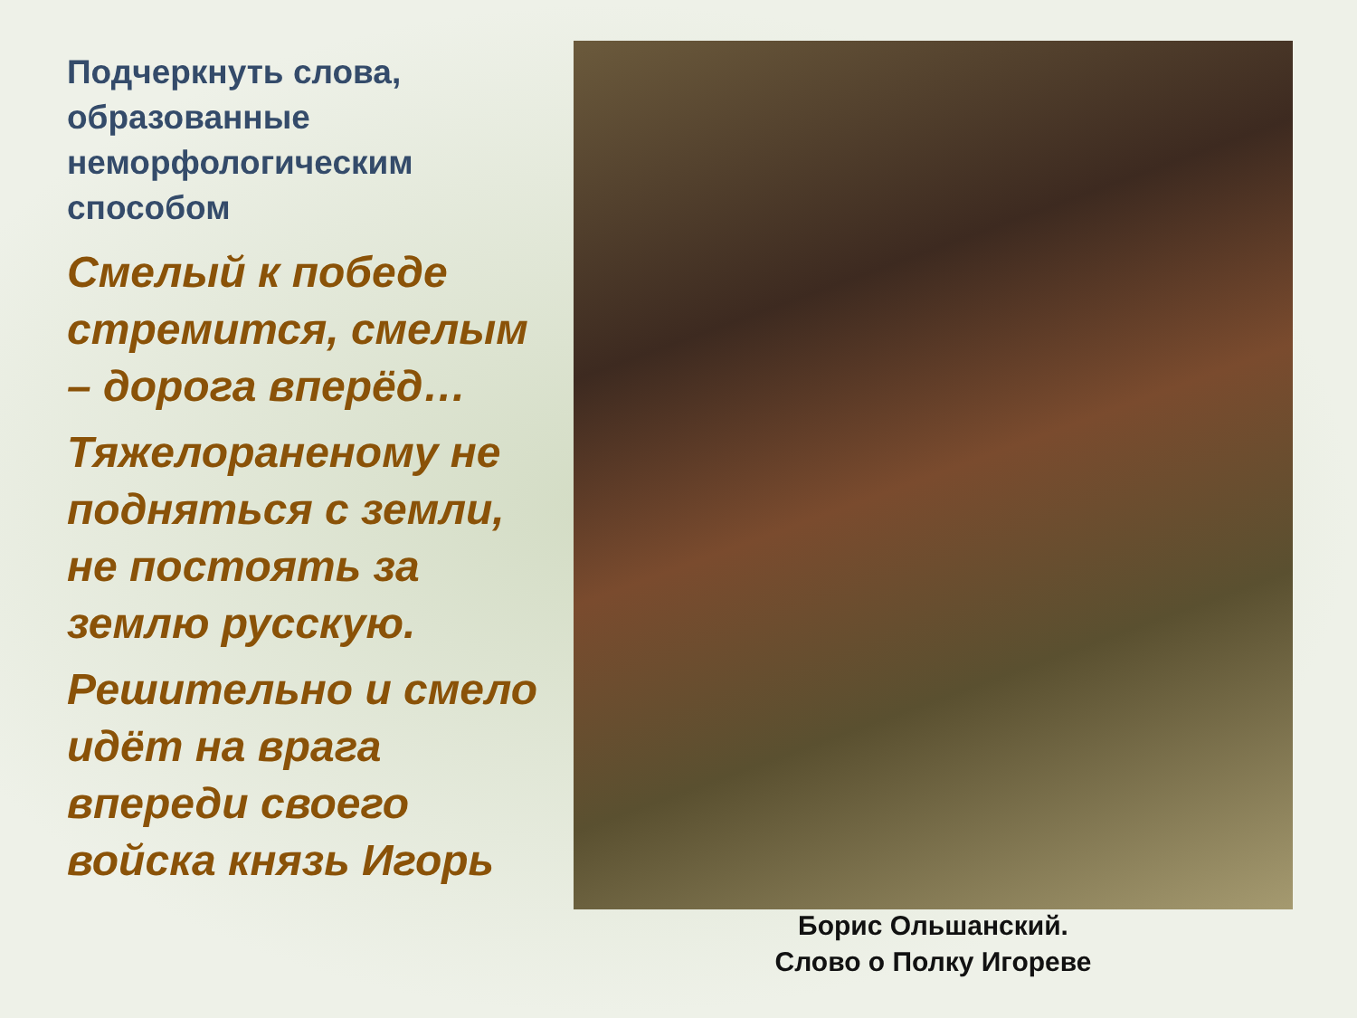Подчеркнуть слова, образованные неморфологическим способом
Смелый к победе стремится, смелым – дорога вперёд…
Тяжелораненому не подняться с земли, не постоять за землю русскую.
Решительно и смело идёт на врага впереди своего войска князь Игорь
Борис Ольшанский.
Слово о Полку Игореве